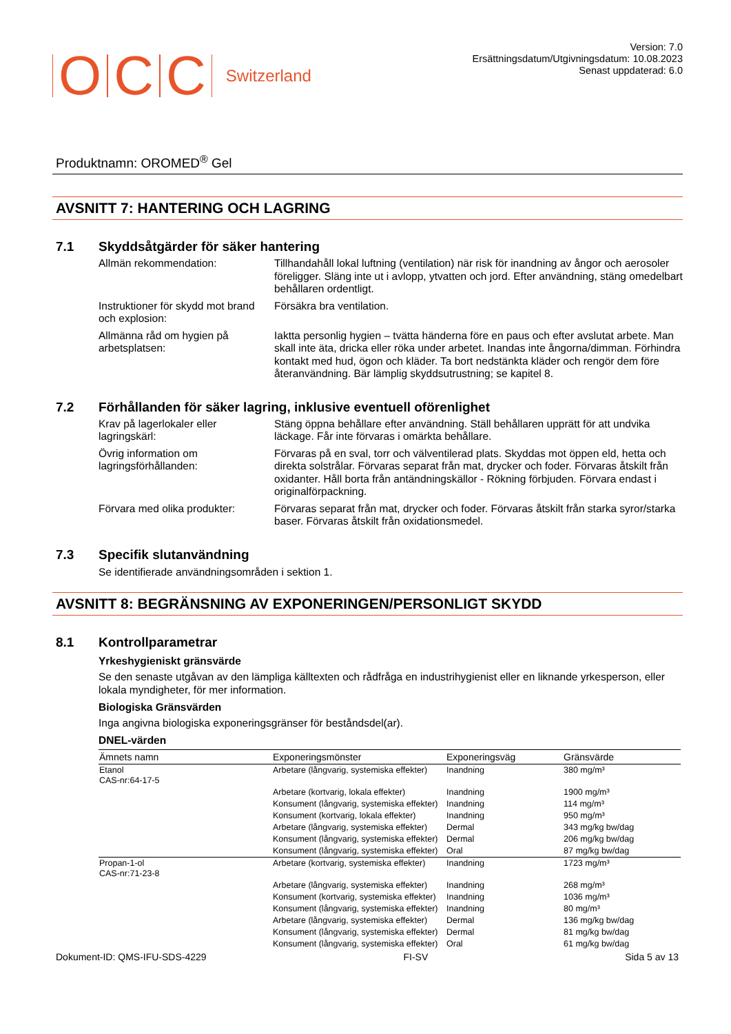O C C Switzerland
Version: 7.0
Ersättningsdatum/Utgivningsdatum: 10.08.2023
Senast uppdaterad: 6.0
Produktnamn: OROMED<sup>®</sup> Gel
AVSNITT 7: HANTERING OCH LAGRING
7.1 Skyddsåtgärder för säker hantering
Allmän rekommendation: Tillhandahåll lokal luftning (ventilation) när risk för inandning av ångor och aerosoler föreligger. Släng inte ut i avlopp, ytvatten och jord. Efter användning, stäng omedelbart behållaren ordentligt.
Instruktioner för skydd mot brand och explosion:
Försäkra bra ventilation.
Allmänna råd om hygien på arbetsplatsen:
Iaktta personlig hygien – tvätta händerna före en paus och efter avslutat arbete. Man skall inte äta, dricka eller röka under arbetet. Inandas inte ångorna/dimman. Förhindra kontakt med hud, ögon och kläder. Ta bort nedstänkta kläder och rengör dem före återanvändning. Bär lämplig skyddsutrustning; se kapitel 8.
7.2 Förhållanden för säker lagring, inklusive eventuell oförenlighet
Krav på lagerlokaler eller lagringskärl:
Stäng öppna behållare efter användning. Ställ behållaren upprätt för att undvika läckage. Får inte förvaras i omärkta behållare.
Övrig information om lagringsförhållanden:
Förvaras på en sval, torr och välventilerad plats. Skyddas mot öppen eld, hetta och direkta solstrålar. Förvaras separat från mat, drycker och foder. Förvaras åtskilt från oxidanter. Håll borta från antändningskällor - Rökning förbjuden. Förvara endast i originalförpackning.
Förvara med olika produkter:
Förvaras separat från mat, drycker och foder. Förvaras åtskilt från starka syror/starka baser. Förvaras åtskilt från oxidationsmedel.
7.3 Specifik slutanvändning
Se identifierade användningsområden i sektion 1.
AVSNITT 8: BEGRÄNSNING AV EXPONERINGEN/PERSONLIGT SKYDD
8.1 Kontrollparametrar
Yrkeshygieniskt gränsvärde
Se den senaste utgåvan av den lämpliga källtexten och rådfråga en industrihygienist eller en liknande yrkesperson, eller lokala myndigheter, för mer information.
Biologiska Gränsvärden
Inga angivna biologiska exponeringsgränser för beståndsdel(ar).
DNEL-värden
| Ämnets namn | Exponeringsmönster | Exponeringsväg | Gränsvärde |
| --- | --- | --- | --- |
| Etanol CAS-nr:64-17-5 | Arbetare (långvarig, systemiska effekter) | Inandning | 380 mg/m³ |
| | Arbetare (kortvarig, lokala effekter) | Inandning | 1900 mg/m³ |
| | Konsument (långvarig, systemiska effekter) | Inandning | 114 mg/m³ |
| | Konsument (kortvarig, lokala effekter) | Inandning | 950 mg/m³ |
| | Arbetare (långvarig, systemiska effekter) | Dermal | 343 mg/kg bw/dag |
| | Konsument (långvarig, systemiska effekter) | Dermal | 206 mg/kg bw/dag |
| | Konsument (långvarig, systemiska effekter) | Oral | 87 mg/kg bw/dag |
| Propan-1-ol CAS-nr:71-23-8 | Arbetare (kortvarig, systemiska effekter) | Inandning | 1723 mg/m³ |
| | Arbetare (långvarig, systemiska effekter) | Inandning | 268 mg/m³ |
| | Konsument (kortvarig, systemiska effekter) | Inandning | 1036 mg/m³ |
| | Konsument (långvarig, systemiska effekter) | Inandning | 80 mg/m³ |
| | Arbetare (långvarig, systemiska effekter) | Dermal | 136 mg/kg bw/dag |
| | Konsument (långvarig, systemiska effekter) | Dermal | 81 mg/kg bw/dag |
| | Konsument (långvarig, systemiska effekter) | Oral | 61 mg/kg bw/dag |
Dokument-ID: QMS-IFU-SDS-4229 FI-SV Sida 5 av 13